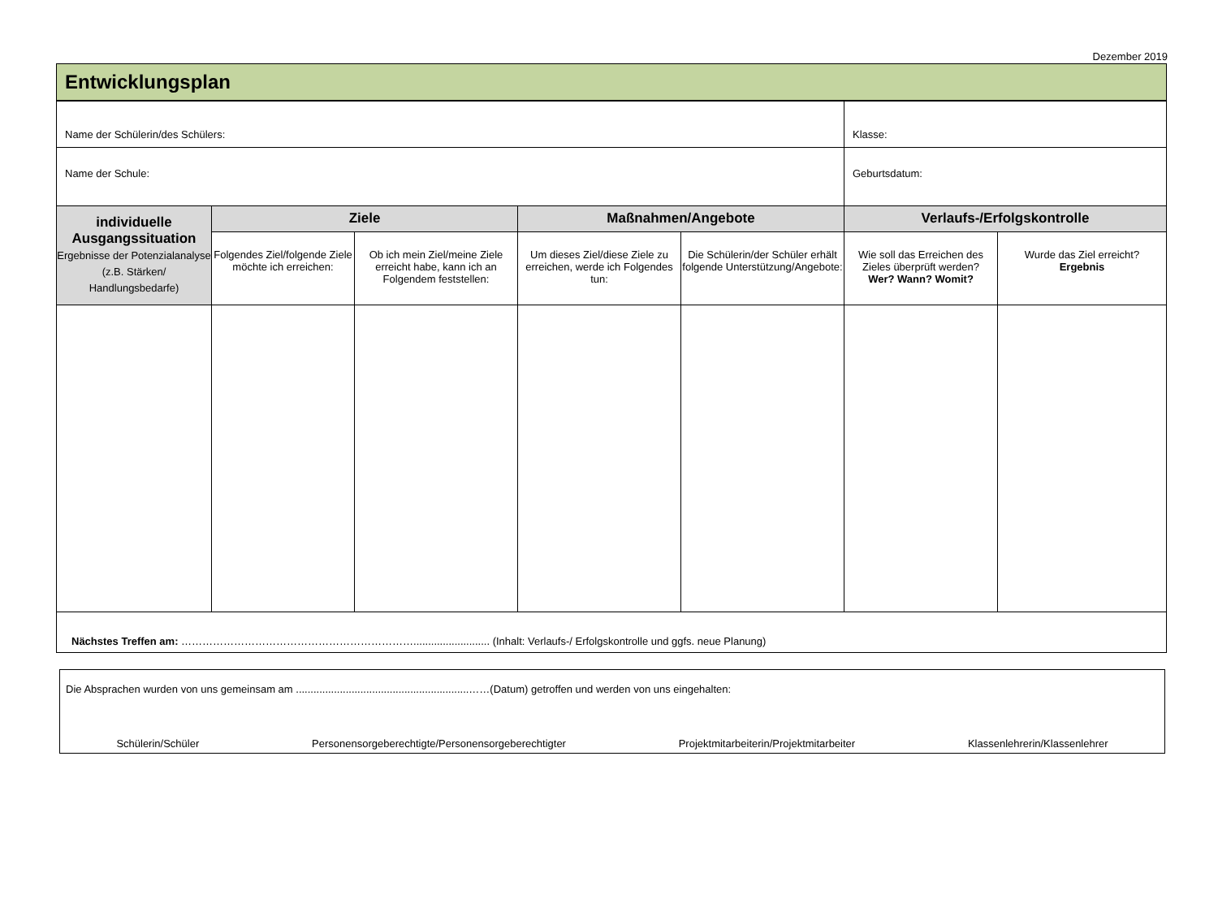Dezember 2019
| Entwicklungsplan | | | | | | |
| --- | --- | --- | --- | --- | --- | --- |
| Name der Schülerin/des Schülers: | | | | | Klasse: | |
| Name der Schule: | | | | | Geburtsdatum: | |
| individuelle Ausgangssituation Ergebnisse der Potenzialanalyse (z.B. Stärken/ Handlungsbedarfe) | Ziele | | Maßnahmen/Angebote | | Verlaufs-/Erfolgskontrolle | |
| | Folgendes Ziel/folgende Ziele möchte ich erreichen: | Ob ich mein Ziel/meine Ziele erreicht habe, kann ich an Folgendem feststellen: | Um dieses Ziel/diese Ziele zu erreichen, werde ich Folgendes tun: | Die Schülerin/der Schüler erhält folgende Unterstützung/Angebote: | Wie soll das Erreichen des Zieles überprüft werden? Wer? Wann? Womit? | Wurde das Ziel erreicht? Ergebnis |
| Nächstes Treffen am: ………………………………………………………….......................... (Inhalt: Verlaufs-/ Erfolgskontrolle und ggfs. neue Planung) | | | | | | |
Die Absprachen wurden von uns gemeinsam am ...........................................................……(Datum) getroffen und werden von uns eingehalten:
Schülerin/Schüler Personensorgeberechtigte/Personensorgeberechtigter Projektmitarbeiterin/Projektmitarbeiter Klassenlehrerin/Klassenlehrer